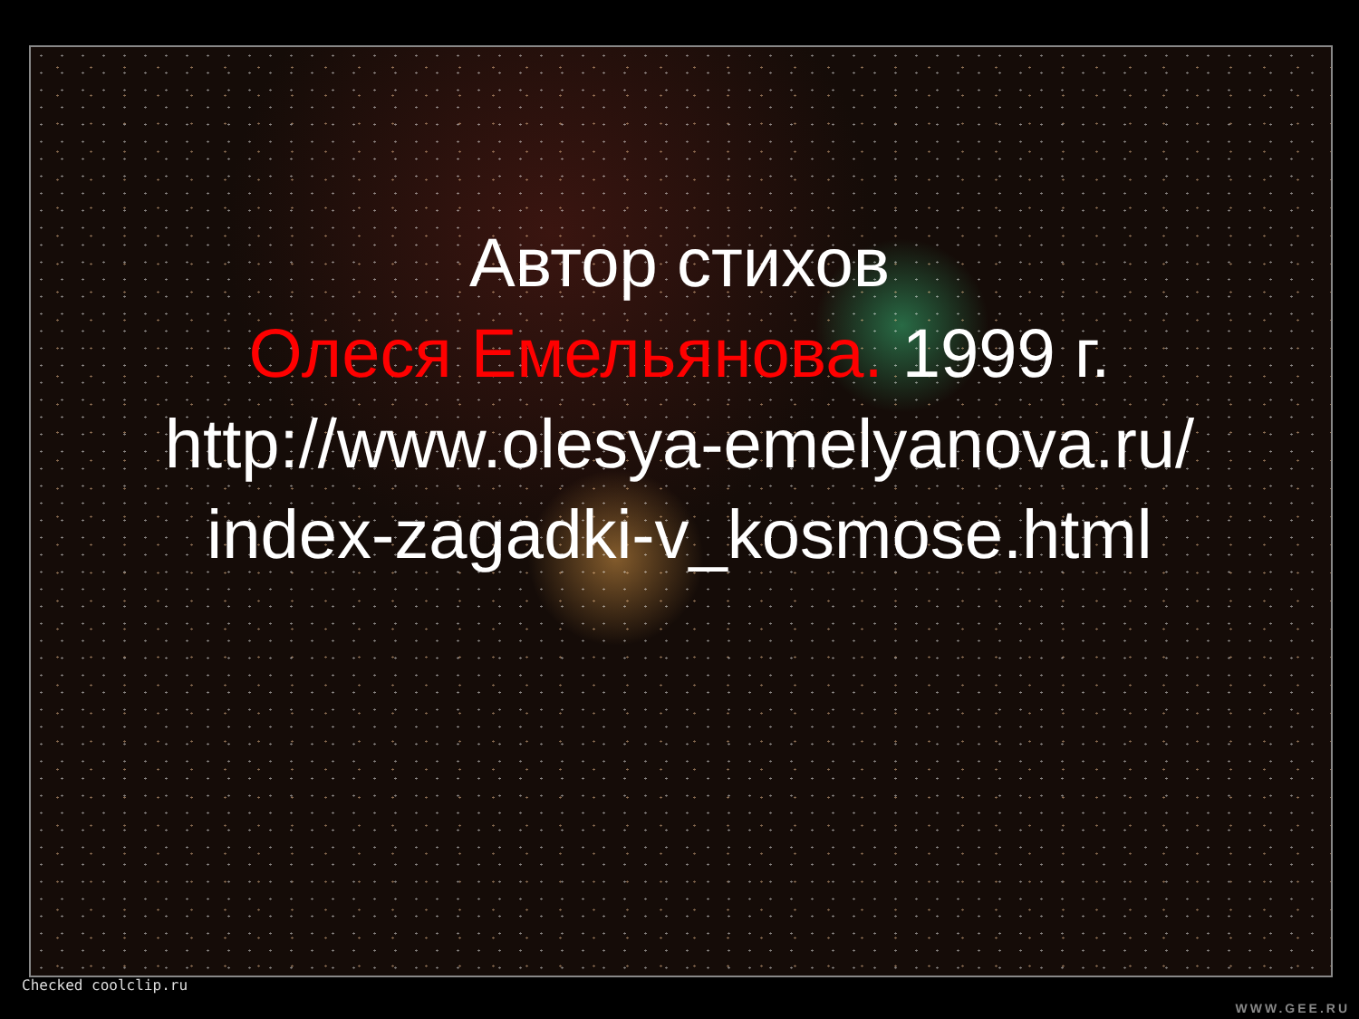Автор стихов
Олеся Емельянова. 1999 г.
http://www.olesya-emelyanova.ru/
index-zagadki-v_kosmose.html
Checked coolclip.ru
WWW.GEE.RU